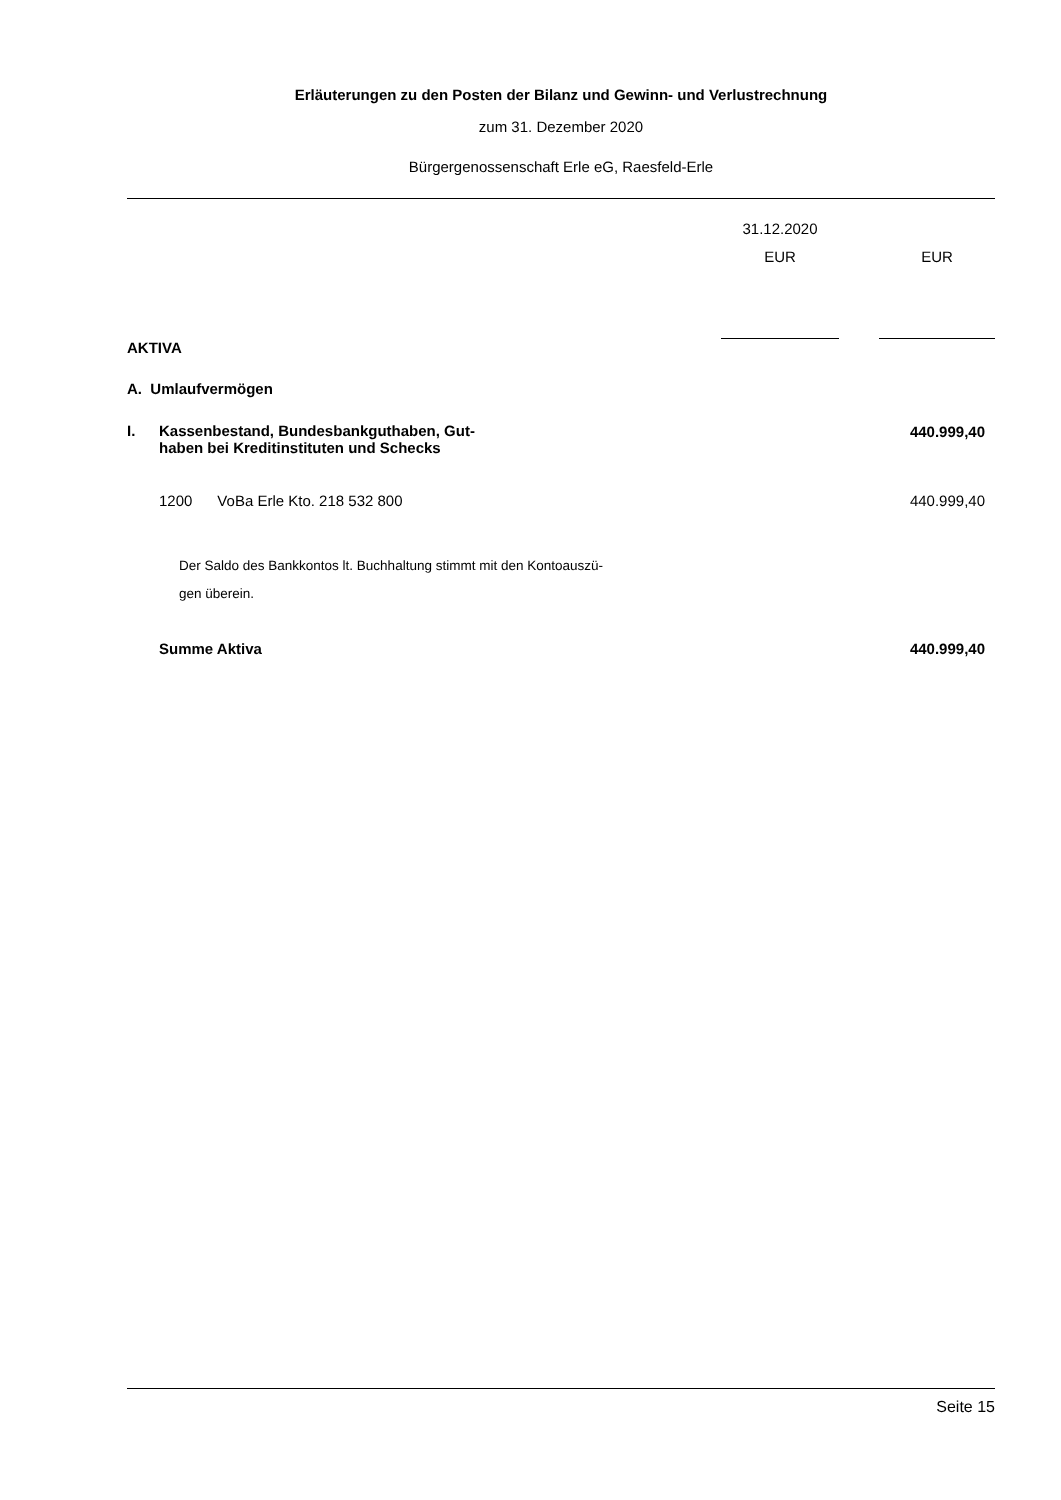Erläuterungen zu den Posten der Bilanz und Gewinn- und Verlustrechnung
zum 31. Dezember 2020
Bürgergenossenschaft Erle eG, Raesfeld-Erle
| | | 31.12.2020 | | |
| --- | --- | --- | --- | --- |
| | | EUR | | EUR |
| AKTIVA | | | | |
| A. Umlaufvermögen | | | | |
| I. | Kassenbestand, Bundesbankguthaben, Gut- haben bei Kreditinstituten und Schecks | | | 440.999,40 |
| | 1200 VoBa Erle Kto. 218 532 800 | | | 440.999,40 |
| | Der Saldo des Bankkontos lt. Buchhaltung stimmt mit den Kontoauszü- gen überein. | | | |
| | Summe Aktiva | | | 440.999,40 |
Seite 15